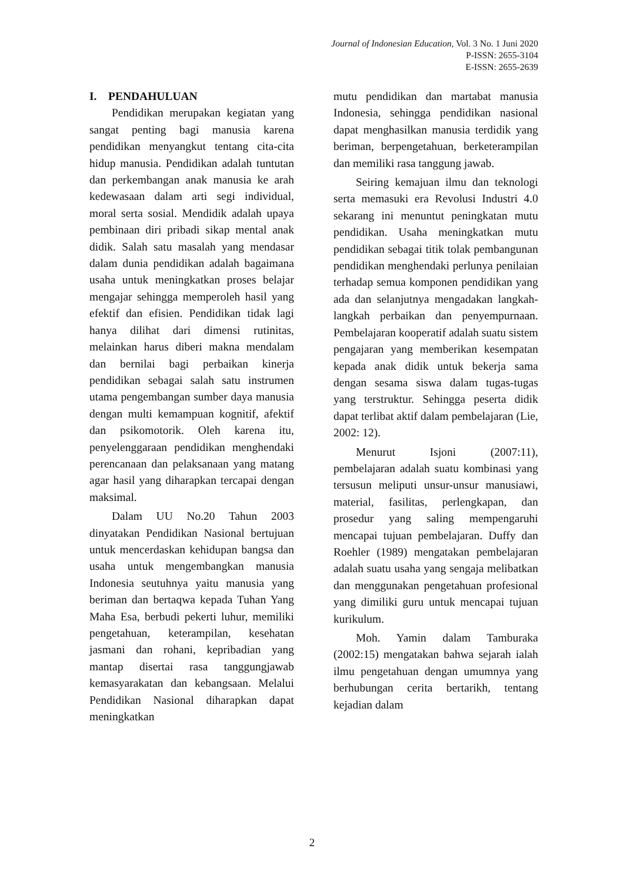Journal of Indonesian Education, Vol. 3 No. 1 Juni 2020
P-ISSN: 2655-3104
E-ISSN: 2655-2639
I. PENDAHULUAN
Pendidikan merupakan kegiatan yang sangat penting bagi manusia karena pendidikan menyangkut tentang cita-cita hidup manusia. Pendidikan adalah tuntutan dan perkembangan anak manusia ke arah kedewasaan dalam arti segi individual, moral serta sosial. Mendidik adalah upaya pembinaan diri pribadi sikap mental anak didik. Salah satu masalah yang mendasar dalam dunia pendidikan adalah bagaimana usaha untuk meningkatkan proses belajar mengajar sehingga memperoleh hasil yang efektif dan efisien. Pendidikan tidak lagi hanya dilihat dari dimensi rutinitas, melainkan harus diberi makna mendalam dan bernilai bagi perbaikan kinerja pendidikan sebagai salah satu instrumen utama pengembangan sumber daya manusia dengan multi kemampuan kognitif, afektif dan psikomotorik. Oleh karena itu, penyelenggaraan pendidikan menghendaki perencanaan dan pelaksanaan yang matang agar hasil yang diharapkan tercapai dengan maksimal.
Dalam UU No.20 Tahun 2003 dinyatakan Pendidikan Nasional bertujuan untuk mencerdaskan kehidupan bangsa dan usaha untuk mengembangkan manusia Indonesia seutuhnya yaitu manusia yang beriman dan bertaqwa kepada Tuhan Yang Maha Esa, berbudi pekerti luhur, memiliki pengetahuan, keterampilan, kesehatan jasmani dan rohani, kepribadian yang mantap disertai rasa tanggungjawab kemasyarakatan dan kebangsaan. Melalui Pendidikan Nasional diharapkan dapat meningkatkan
mutu pendidikan dan martabat manusia Indonesia, sehingga pendidikan nasional dapat menghasilkan manusia terdidik yang beriman, berpengetahuan, berketerampilan dan memiliki rasa tanggung jawab.
Seiring kemajuan ilmu dan teknologi serta memasuki era Revolusi Industri 4.0 sekarang ini menuntut peningkatan mutu pendidikan. Usaha meningkatkan mutu pendidikan sebagai titik tolak pembangunan pendidikan menghendaki perlunya penilaian terhadap semua komponen pendidikan yang ada dan selanjutnya mengadakan langkah-langkah perbaikan dan penyempurnaan. Pembelajaran kooperatif adalah suatu sistem pengajaran yang memberikan kesempatan kepada anak didik untuk bekerja sama dengan sesama siswa dalam tugas-tugas yang terstruktur. Sehingga peserta didik dapat terlibat aktif dalam pembelajaran (Lie, 2002: 12).
Menurut Isjoni (2007:11), pembelajaran adalah suatu kombinasi yang tersusun meliputi unsur-unsur manusiawi, material, fasilitas, perlengkapan, dan prosedur yang saling mempengaruhi mencapai tujuan pembelajaran. Duffy dan Roehler (1989) mengatakan pembelajaran adalah suatu usaha yang sengaja melibatkan dan menggunakan pengetahuan profesional yang dimiliki guru untuk mencapai tujuan kurikulum.
Moh. Yamin dalam Tamburaka (2002:15) mengatakan bahwa sejarah ialah ilmu pengetahuan dengan umumnya yang berhubungan cerita bertarikh, tentang kejadian dalam
2